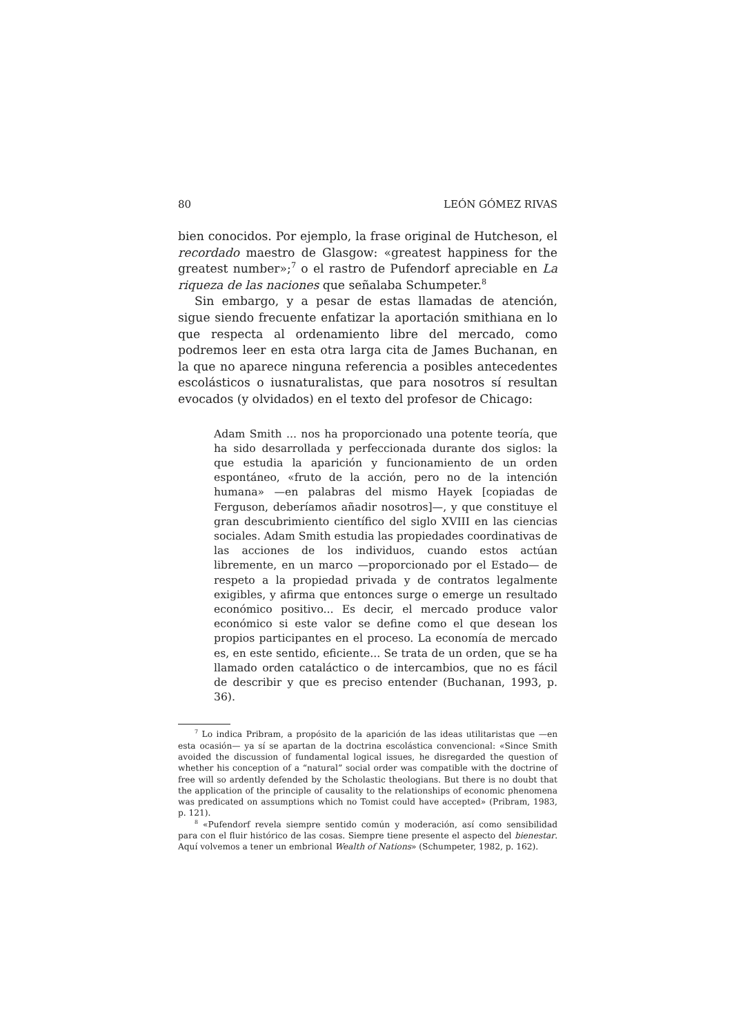80 LEÓN GÓMEZ RIVAS
bien conocidos. Por ejemplo, la frase original de Hutcheson, el recordado maestro de Glasgow: «greatest happiness for the greatest number»;<sup>7</sup> o el rastro de Pufendorf apreciable en La riqueza de las naciones que señalaba Schumpeter.<sup>8</sup>
Sin embargo, y a pesar de estas llamadas de atención, sigue siendo frecuente enfatizar la aportación smithiana en lo que respecta al ordenamiento libre del mercado, como podremos leer en esta otra larga cita de James Buchanan, en la que no aparece ninguna referencia a posibles antecedentes escolásticos o iusnaturalistas, que para nosotros sí resultan evocados (y olvidados) en el texto del profesor de Chicago:
Adam Smith ... nos ha proporcionado una potente teoría, que ha sido desarrollada y perfeccionada durante dos siglos: la que estudia la aparición y funcionamiento de un orden espontáneo, «fruto de la acción, pero no de la intención humana» —en palabras del mismo Hayek [copiadas de Ferguson, deberíamos añadir nosotros]—, y que constituye el gran descubrimiento científico del siglo XVIII en las ciencias sociales. Adam Smith estudia las propiedades coordinativas de las acciones de los individuos, cuando estos actúan libremente, en un marco —proporcionado por el Estado— de respeto a la propiedad privada y de contratos legalmente exigibles, y afirma que entonces surge o emerge un resultado económico positivo... Es decir, el mercado produce valor económico si este valor se define como el que desean los propios participantes en el proceso. La economía de mercado es, en este sentido, eficiente... Se trata de un orden, que se ha llamado orden catal­áctico o de intercambios, que no es fácil de describir y que es preciso entender (Buchanan, 1993, p. 36).
<sup>7</sup> Lo indica Pribram, a propósito de la aparición de las ideas utilitaristas que —en esta ocasión— ya sí se apartan de la doctrina escolástica convencional: «Since Smith avoided the discussion of fundamental logical issues, he disregarded the question of whether his conception of a “natural” social order was compatible with the doctrine of free will so ardently defended by the Scholastic theologians. But there is no doubt that the application of the principle of causality to the relationships of economic phenomena was predicated on assumptions which no Tomist could have accepted» (Pribram, 1983, p. 121).
<sup>8</sup> «Pufendorf revela siempre sentido común y moderación, así como sensibilidad para con el fluir histórico de las cosas. Siempre tiene presente el aspecto del bienestar. Aquí volvemos a tener un embrional Wealth of Nations» (Schumpeter, 1982, p. 162).